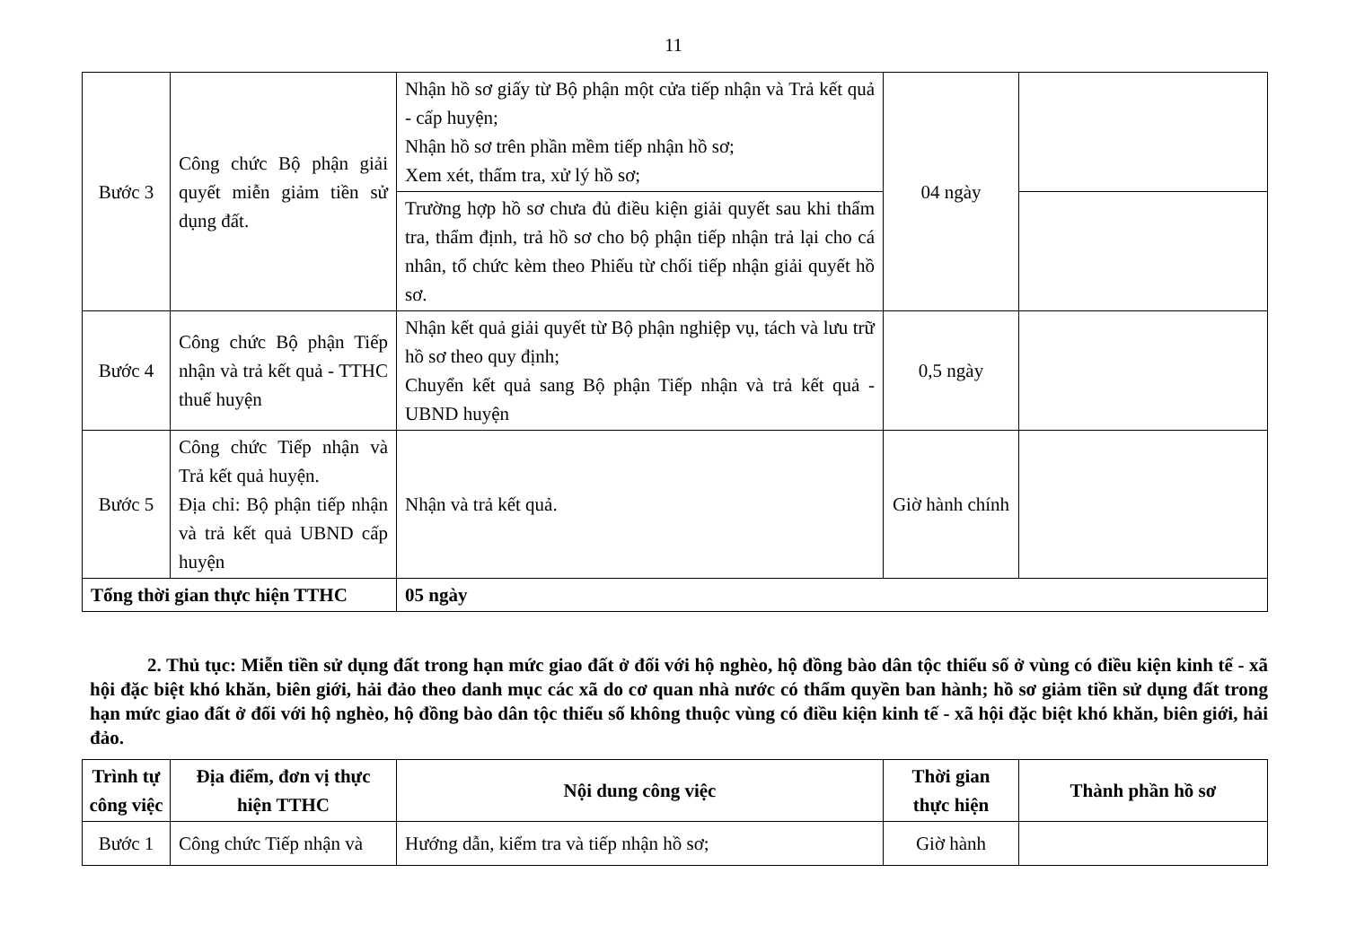11
| Bước 3 | Công chức Bộ phận giải quyết miễn giảm tiền sử dụng đất. | Nhận hồ sơ giấy từ Bộ phận một cửa tiếp nhận và Trả kết quả - cấp huyện; Nhận hồ sơ trên phần mềm tiếp nhận hồ sơ; Xem xét, thẩm tra, xử lý hồ sơ; | 04 ngày | |
| | | Trường hợp hồ sơ chưa đủ điều kiện giải quyết sau khi thẩm tra, thẩm định, trả hồ sơ cho bộ phận tiếp nhận trả lại cho cá nhân, tổ chức kèm theo Phiếu từ chối tiếp nhận giải quyết hồ sơ. | | |
| Bước 4 | Công chức Bộ phận Tiếp nhận và trả kết quả - TTHC thuế huyện | Nhận kết quả giải quyết từ Bộ phận nghiệp vụ, tách và lưu trữ hồ sơ theo quy định; Chuyển kết quả sang Bộ phận Tiếp nhận và trả kết quả - UBND huyện | 0,5 ngày | |
| Bước 5 | Công chức Tiếp nhận và Trả kết quả huyện. Địa chỉ: Bộ phận tiếp nhận và trả kết quả UBND cấp huyện | Nhận và trả kết quả. | Giờ hành chính | |
| Tổng thời gian thực hiện TTHC | | 05 ngày | | |
2. Thủ tục: Miễn tiền sử dụng đất trong hạn mức giao đất ở đối với hộ nghèo, hộ đồng bào dân tộc thiểu số ở vùng có điều kiện kinh tế - xã hội đặc biệt khó khăn, biên giới, hải đảo theo danh mục các xã do cơ quan nhà nước có thẩm quyền ban hành; hồ sơ giảm tiền sử dụng đất trong hạn mức giao đất ở đối với hộ nghèo, hộ đồng bào dân tộc thiểu số không thuộc vùng có điều kiện kinh tế - xã hội đặc biệt khó khăn, biên giới, hải đảo.
| Trình tự công việc | Địa điểm, đơn vị thực hiện TTHC | Nội dung công việc | Thời gian thực hiện | Thành phần hồ sơ |
| --- | --- | --- | --- | --- |
| Bước 1 | Công chức Tiếp nhận và | Hướng dẫn, kiểm tra và tiếp nhận hồ sơ; | Giờ hành | |